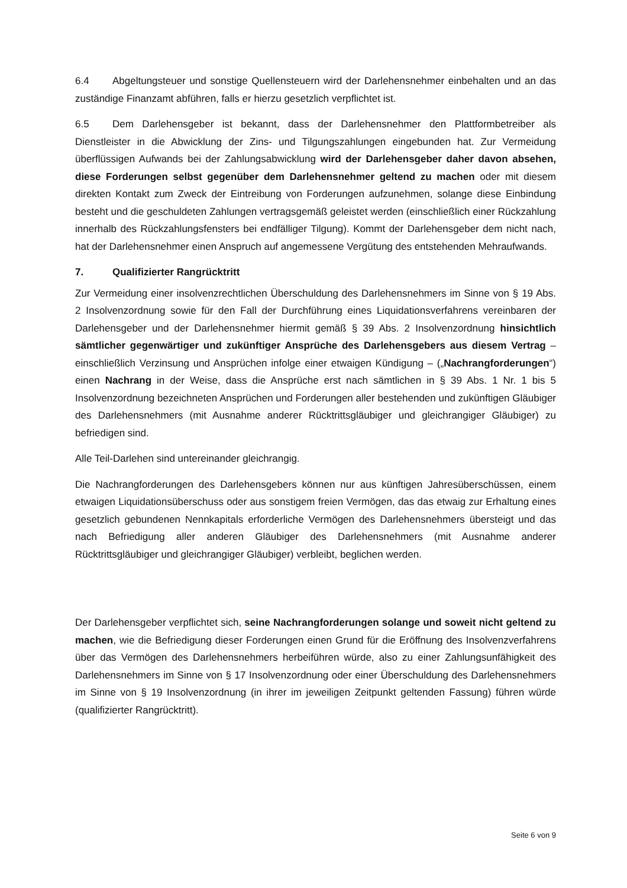6.4 Abgeltungsteuer und sonstige Quellensteuern wird der Darlehensnehmer einbehalten und an das zuständige Finanzamt abführen, falls er hierzu gesetzlich verpflichtet ist.
6.5 Dem Darlehensgeber ist bekannt, dass der Darlehensnehmer den Plattformbetreiber als Dienstleister in die Abwicklung der Zins- und Tilgungszahlungen eingebunden hat. Zur Vermeidung überflüssigen Aufwands bei der Zahlungsabwicklung wird der Darlehensgeber daher davon absehen, diese Forderungen selbst gegenüber dem Darlehensnehmer geltend zu machen oder mit diesem direkten Kontakt zum Zweck der Eintreibung von Forderungen aufzunehmen, solange diese Einbindung besteht und die geschuldeten Zahlungen vertragsgemäß geleistet werden (einschließlich einer Rückzahlung innerhalb des Rückzahlungsfensters bei endfälliger Tilgung). Kommt der Darlehensgeber dem nicht nach, hat der Darlehensnehmer einen Anspruch auf angemessene Vergütung des entstehenden Mehraufwands.
7. Qualifizierter Rangrücktritt
Zur Vermeidung einer insolvenzrechtlichen Überschuldung des Darlehensnehmers im Sinne von § 19 Abs. 2 Insolvenzordnung sowie für den Fall der Durchführung eines Liquidationsverfahrens vereinbaren der Darlehensgeber und der Darlehensnehmer hiermit gemäß § 39 Abs. 2 Insolvenzordnung hinsichtlich sämtlicher gegenwärtiger und zukünftiger Ansprüche des Darlehensgebers aus diesem Vertrag – einschließlich Verzinsung und Ansprüchen infolge einer etwaigen Kündigung – („Nachrangforderungen“) einen Nachrang in der Weise, dass die Ansprüche erst nach sämtlichen in § 39 Abs. 1 Nr. 1 bis 5 Insolvenzordnung bezeichneten Ansprüchen und Forderungen aller bestehenden und zukünftigen Gläubiger des Darlehensnehmers (mit Ausnahme anderer Rücktrittsgläubiger und gleichrangiger Gläubiger) zu befriedigen sind.
Alle Teil-Darlehen sind untereinander gleichrangig.
Die Nachrangforderungen des Darlehensgebers können nur aus künftigen Jahresüberschüssen, einem etwaigen Liquidationsüberschuss oder aus sonstigem freien Vermögen, das das etwaig zur Erhaltung eines gesetzlich gebundenen Nennkapitals erforderliche Vermögen des Darlehensnehmers übersteigt und das nach Befriedigung aller anderen Gläubiger des Darlehensnehmers (mit Ausnahme anderer Rücktrittsgläubiger und gleichrangiger Gläubiger) verbleibt, beglichen werden.
Der Darlehensgeber verpflichtet sich, seine Nachrangforderungen solange und soweit nicht geltend zu machen, wie die Befriedigung dieser Forderungen einen Grund für die Eröffnung des Insolvenzverfahrens über das Vermögen des Darlehensnehmers herbeiführen würde, also zu einer Zahlungsunfähigkeit des Darlehensnehmers im Sinne von § 17 Insolvenzordnung oder einer Überschuldung des Darlehensnehmers im Sinne von § 19 Insolvenzordnung (in ihrer im jeweiligen Zeitpunkt geltenden Fassung) führen würde (qualifizierter Rangrücktritt).
Seite 6 von 9